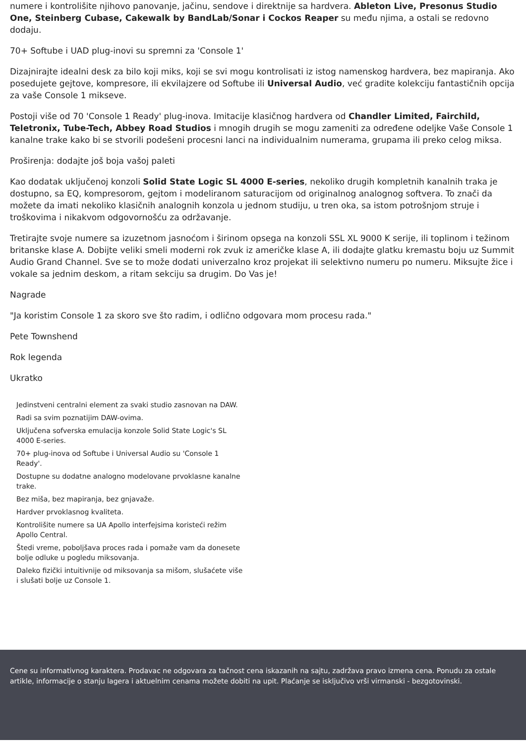numere i kontrolišite njihovo panovanje, jačinu, sendove i direktnije sa hardvera. Ableton Live, Presonus Studio One, Steinberg Cubase, Cakewalk by BandLab/Sonar i Cockos Reaper su među njima, a ostali se redovno dodaju.
70+ Softube i UAD plug-inovi su spremni za 'Console 1'
Dizajnirajte idealni desk za bilo koji miks, koji se svi mogu kontrolisati iz istog namenskog hardvera, bez mapiranja. Ako posedujete gejtove, kompresore, ili ekvilajzere od Softube ili Universal Audio, već gradite kolekciju fantastičnih opcija za vaše Console 1 mikseve.
Postoji više od 70 'Console 1 Ready' plug-inova. Imitacije klasičnog hardvera od Chandler Limited, Fairchild, Teletronix, Tube-Tech, Abbey Road Studios i mnogih drugih se mogu zameniti za određene odeljke Vaše Console 1 kanalne trake kako bi se stvorili podešeni procesni lanci na individualnim numerama, grupama ili preko celog miksa.
Proširenja: dodajte još boja vašoj paleti
Kao dodatak uključenoj konzoli Solid State Logic SL 4000 E-series, nekoliko drugih kompletnih kanalnih traka je dostupno, sa EQ, kompresorom, gejtom i modeliranom saturacijom od originalnog analognog softvera. To znači da možete da imati nekoliko klasičnih analognih konzola u jednom studiju, u tren oka, sa istom potrošnjom struje i troškovima i nikakvom odgovornošću za održavanje.
Tretirajte svoje numere sa izuzetnom jasnoćom i širinom opsega na konzoli SSL XL 9000 K serije, ili toplinom i težinom britanske klase A. Dobijte veliki smeli moderni rok zvuk iz američke klase A, ili dodajte glatku kremastu boju uz Summit Audio Grand Channel. Sve se to može dodati univerzalno kroz projekat ili selektivno numeru po numeru. Miksujte žice i vokale sa jednim deskom, a ritam sekciju sa drugim. Do Vas je!
Nagrade
"Ja koristim Console 1 za skoro sve što radim, i odlično odgovara mom procesu rada."
Pete Townshend
Rok legenda
Ukratko
Jedinstveni centralni element za svaki studio zasnovan na DAW.
Radi sa svim poznatijim DAW-ovima.
Uključena sofverska emulacija konzole Solid State Logic's SL 4000 E-series.
70+ plug-inova od Softube i Universal Audio su 'Console 1 Ready'.
Dostupne su dodatne analogno modelovane prvoklasne kanalne trake.
Bez miša, bez mapiranja, bez gnjavaže.
Hardver prvoklasnog kvaliteta.
Kontrolišite numere sa UA Apollo interfejsima koristeći režim Apollo Central.
Štedi vreme, poboljšava proces rada i pomaže vam da donesete bolje odluke u pogledu miksovanja.
Daleko fizički intuitivnije od miksovanja sa mišom, slušaćete više i slušati bolje uz Console 1.
Cene su informativnog karaktera. Prodavac ne odgovara za tačnost cena iskazanih na sajtu, zadržava pravo izmena cena. Ponudu za ostale artikle, informacije o stanju lagera i aktuelnim cenama možete dobiti na upit. Plaćanje se isključivo vrši virmanski - bezgotovinski.